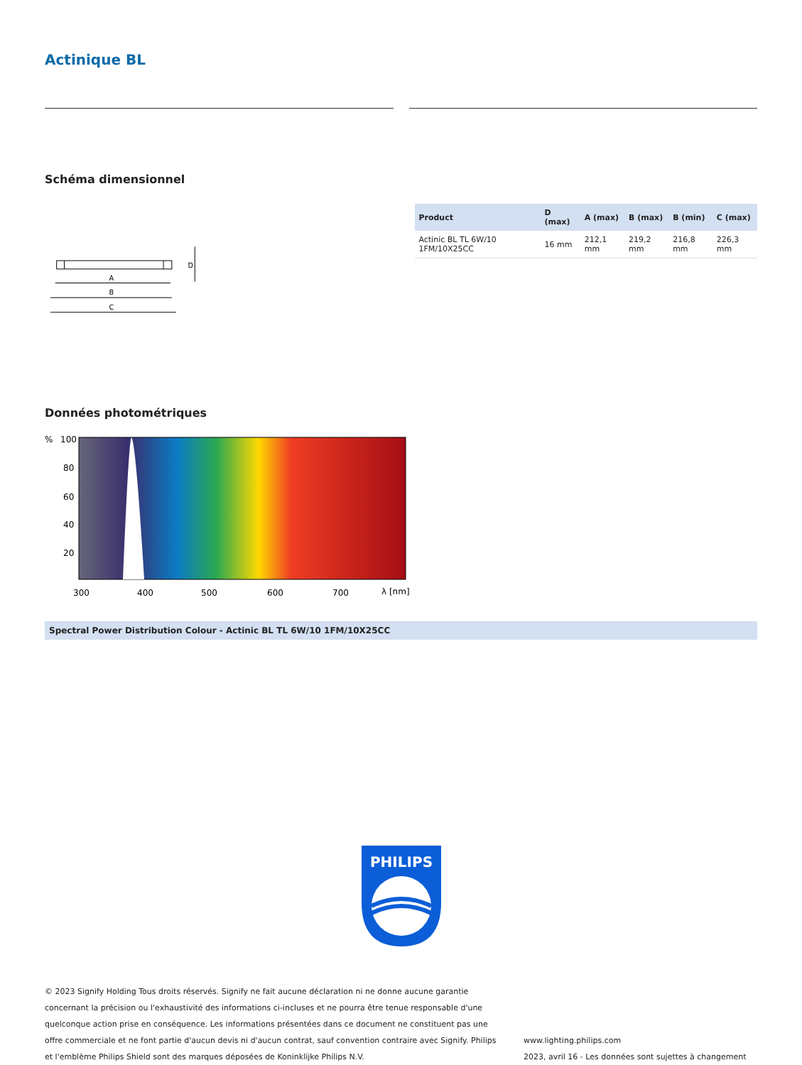Actinique BL
Schéma dimensionnel
A
B
C
D
| Product | D (max) | A (max) | B (max) | B (min) | C (max) |
| --- | --- | --- | --- | --- | --- |
| Actinic BL TL 6W/10 1FM/10X25CC | 16 mm | 212,1 mm | 219,2 mm | 216,8 mm | 226,3 mm |
Données photométriques
100
80
60
40
20
300
400
500
600
700
λ [nm]
%
Spectral Power Distribution Colour - Actinic BL TL 6W/10 1FM/10X25CC
PHILIPS
© 2023 Signify Holding Tous droits réservés. Signify ne fait aucune déclaration ni ne donne aucune garantie concernant la précision ou l'exhaustivité des informations ci-incluses et ne pourra être tenue responsable d'une quelconque action prise en conséquence. Les informations présentées dans ce document ne constituent pas une offre commerciale et ne font partie d'aucun devis ni d'aucun contrat, sauf convention contraire avec Signify. Philips et l'emblème Philips Shield sont des marques déposées de Koninklijke Philips N.V.
www.lighting.philips.com
2023, avril 16 - Les données sont sujettes à changement